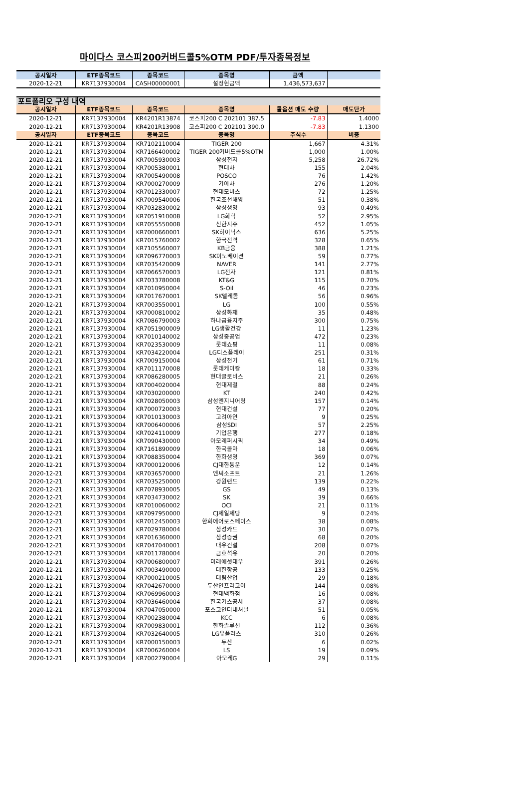마이다스 코스피200커버드콜5%OTM PDF/투자종목정보
| 공시일자 | ETF종목코드 | 종목코드 | 종목명 | 금액 | |
| --- | --- | --- | --- | --- | --- |
| 2020-12-21 | KR7137930004 | CASH00000001 | 설정현금액 | 1,436,573,637 | |
| 포트폴리오 구성 내역 | | | | | |
| 공시일자 | ETF종목코드 | 종목코드 | 종목명 | 콜옵션 매도 수량 | 매도단가 |
| 2020-12-21 | KR7137930004 | KR4201R13874 | 코스피200 C 202101 387.5 | -7.83 | 1.4000 |
| 2020-12-21 | KR7137930004 | KR4201R13908 | 코스피200 C 202101 390.0 | -7.83 | 1.1300 |
| 공시일자 | ETF종목코드 | 종목코드 | 종목명 | 주식수 | 비중 |
| 2020-12-21 | KR7137930004 | KR7102110004 | TIGER 200 | 1,667 | 4.31% |
| 2020-12-21 | KR7137930004 | KR7166400002 | TIGER 200커버드콜5%OTM | 1,000 | 1.00% |
| 2020-12-21 | KR7137930004 | KR7005930003 | 삼성전자 | 5,258 | 26.72% |
| 2020-12-21 | KR7137930004 | KR7005380001 | 현대차 | 155 | 2.04% |
| 2020-12-21 | KR7137930004 | KR7005490008 | POSCO | 76 | 1.42% |
| 2020-12-21 | KR7137930004 | KR7000270009 | 기아차 | 276 | 1.20% |
| 2020-12-21 | KR7137930004 | KR7012330007 | 현대모비스 | 72 | 1.25% |
| 2020-12-21 | KR7137930004 | KR7009540006 | 한국조선해양 | 51 | 0.38% |
| 2020-12-21 | KR7137930004 | KR7032830002 | 삼성생명 | 93 | 0.49% |
| 2020-12-21 | KR7137930004 | KR7051910008 | LG화학 | 52 | 2.95% |
| 2020-12-21 | KR7137930004 | KR7055550008 | 신한지주 | 452 | 1.05% |
| 2020-12-21 | KR7137930004 | KR7000660001 | SK하이닉스 | 636 | 5.25% |
| 2020-12-21 | KR7137930004 | KR7015760002 | 한국전력 | 328 | 0.65% |
| 2020-12-21 | KR7137930004 | KR7105560007 | KB금융 | 388 | 1.21% |
| 2020-12-21 | KR7137930004 | KR7096770003 | SK이노베이션 | 59 | 0.77% |
| 2020-12-21 | KR7137930004 | KR7035420009 | NAVER | 141 | 2.77% |
| 2020-12-21 | KR7137930004 | KR7066570003 | LG전자 | 121 | 0.81% |
| 2020-12-21 | KR7137930004 | KR7033780008 | KT&G | 115 | 0.70% |
| 2020-12-21 | KR7137930004 | KR7010950004 | S-Oil | 46 | 0.23% |
| 2020-12-21 | KR7137930004 | KR7017670001 | SK텔레콤 | 56 | 0.96% |
| 2020-12-21 | KR7137930004 | KR7003550001 | LG | 100 | 0.55% |
| 2020-12-21 | KR7137930004 | KR7000810002 | 삼성화재 | 35 | 0.48% |
| 2020-12-21 | KR7137930004 | KR7086790003 | 하나금융지주 | 300 | 0.75% |
| 2020-12-21 | KR7137930004 | KR7051900009 | LG생활건강 | 11 | 1.23% |
| 2020-12-21 | KR7137930004 | KR7010140002 | 삼성중공업 | 472 | 0.23% |
| 2020-12-21 | KR7137930004 | KR7023530009 | 롯데쇼핑 | 11 | 0.08% |
| 2020-12-21 | KR7137930004 | KR7034220004 | LG디스플레이 | 251 | 0.31% |
| 2020-12-21 | KR7137930004 | KR7009150004 | 삼성전기 | 61 | 0.71% |
| 2020-12-21 | KR7137930004 | KR7011170008 | 롯데케미칼 | 18 | 0.33% |
| 2020-12-21 | KR7137930004 | KR7086280005 | 현대글로비스 | 21 | 0.26% |
| 2020-12-21 | KR7137930004 | KR7004020004 | 현대제철 | 88 | 0.24% |
| 2020-12-21 | KR7137930004 | KR7030200000 | KT | 240 | 0.42% |
| 2020-12-21 | KR7137930004 | KR7028050003 | 삼성엔지니어링 | 157 | 0.14% |
| 2020-12-21 | KR7137930004 | KR7000720003 | 현대건설 | 77 | 0.20% |
| 2020-12-21 | KR7137930004 | KR7010130003 | 고려아연 | 9 | 0.25% |
| 2020-12-21 | KR7137930004 | KR7006400006 | 삼성SDI | 57 | 2.25% |
| 2020-12-21 | KR7137930004 | KR7024110009 | 기업은행 | 277 | 0.18% |
| 2020-12-21 | KR7137930004 | KR7090430000 | 아모레퍼시픽 | 34 | 0.49% |
| 2020-12-21 | KR7137930004 | KR7161890009 | 한국콜마 | 18 | 0.06% |
| 2020-12-21 | KR7137930004 | KR7088350004 | 한화생명 | 369 | 0.07% |
| 2020-12-21 | KR7137930004 | KR7000120006 | CJ대한통운 | 12 | 0.14% |
| 2020-12-21 | KR7137930004 | KR7036570000 | 엔씨소프트 | 21 | 1.26% |
| 2020-12-21 | KR7137930004 | KR7035250000 | 강원랜드 | 139 | 0.22% |
| 2020-12-21 | KR7137930004 | KR7078930005 | GS | 49 | 0.13% |
| 2020-12-21 | KR7137930004 | KR7034730002 | SK | 39 | 0.66% |
| 2020-12-21 | KR7137930004 | KR7010060002 | OCI | 21 | 0.11% |
| 2020-12-21 | KR7137930004 | KR7097950000 | CJ제일제당 | 9 | 0.24% |
| 2020-12-21 | KR7137930004 | KR7012450003 | 한화에어로스페이스 | 38 | 0.08% |
| 2020-12-21 | KR7137930004 | KR7029780004 | 삼성카드 | 30 | 0.07% |
| 2020-12-21 | KR7137930004 | KR7016360000 | 삼성증권 | 68 | 0.20% |
| 2020-12-21 | KR7137930004 | KR7047040001 | 대우건설 | 208 | 0.07% |
| 2020-12-21 | KR7137930004 | KR7011780004 | 금호석유 | 20 | 0.20% |
| 2020-12-21 | KR7137930004 | KR7006800007 | 미래에셋대우 | 391 | 0.26% |
| 2020-12-21 | KR7137930004 | KR7003490000 | 대한항공 | 133 | 0.25% |
| 2020-12-21 | KR7137930004 | KR7000210005 | 대림산업 | 29 | 0.18% |
| 2020-12-21 | KR7137930004 | KR7042670000 | 두산인프라코어 | 144 | 0.08% |
| 2020-12-21 | KR7137930004 | KR7069960003 | 현대백화점 | 16 | 0.08% |
| 2020-12-21 | KR7137930004 | KR7036460004 | 한국가스공사 | 37 | 0.08% |
| 2020-12-21 | KR7137930004 | KR7047050000 | 포스코인터내셔널 | 51 | 0.05% |
| 2020-12-21 | KR7137930004 | KR7002380004 | KCC | 6 | 0.08% |
| 2020-12-21 | KR7137930004 | KR7009830001 | 한화솔루션 | 112 | 0.36% |
| 2020-12-21 | KR7137930004 | KR7032640005 | LG유플러스 | 310 | 0.26% |
| 2020-12-21 | KR7137930004 | KR7000150003 | 두산 | 6 | 0.02% |
| 2020-12-21 | KR7137930004 | KR7006260004 | LS | 19 | 0.09% |
| 2020-12-21 | KR7137930004 | KR7002790004 | 아모레G | 29 | 0.11% |